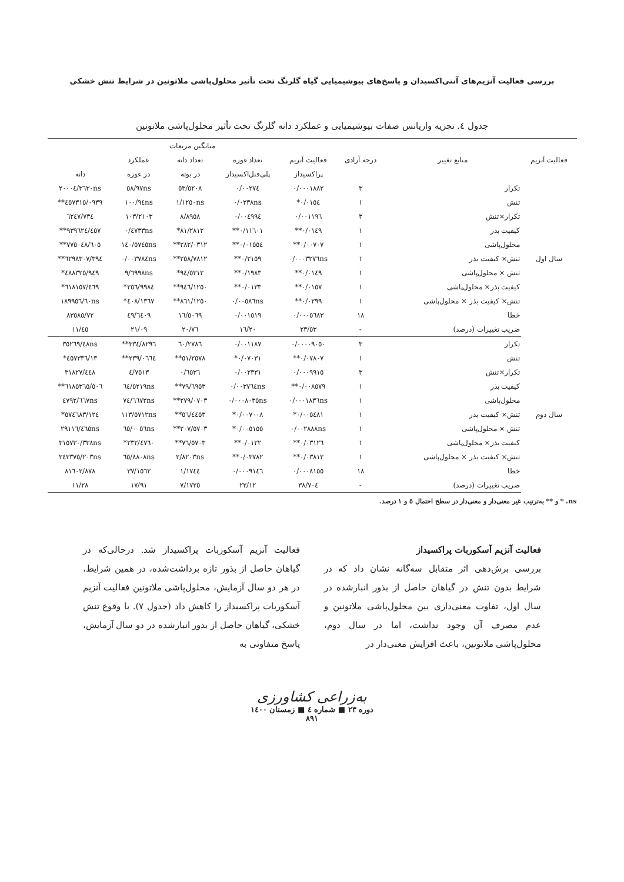بررسی فعالیت آنزیم‌های آنتی‌اکسیدان و پاسخ‌های بیوشیمیایی گیاه گلرنگ تحت تأثیر محلول‌پاشی ملاتونین در شرایط تنش خشکی
جدول ٤. تجزیه واریانس صفات بیوشیمیایی و عملکرد دانه گلرنگ تحت تأثیر محلول‌پاشی ملاتونین
| | منابع تغییر | درجه آزادی | میانگین مربعات | | | | |
| --- | --- | --- | --- | --- | --- | --- | --- |
| فعالیت آنزیم | | | فعالیت آنزیم | تعداد غوزه | تعداد دانه | عملکرد | |
| | | | پراکسیداز | پلی‌فنل‌اکسیداز | در بوته | در غوزه | دانه |
| سال اول | تکرار | ٣ | ٠/٠٠٠١٨٨٢ | ٠/٠٠٢٧٤ | ٥٣/٥٢٠٨ | ٥٨/٩٧ns | ٢٠٠٠٤/٣٦٣٠ns |
| | تنش | ١ | ٠/٠١٥٤* | ٠/٠٢٣٨ns | ١/١٢٥٠ns | ١٠٠/٩٤ns | ٤٥٧٣١٥/٠٩٣٩** |
| | تکرار×تنش | ٣ | ٠/٠٠١١٩٦ | ٠/٠٠٤٩٩٤ | ٨/٨٩٥٨ | ١٠٣/٢١٠٣ | ٦٢٤٧/٧٣٤ |
| | کیفیت بذر | ١ | ٠/٠١٤٩** | ٠/١١٦٠١** | ٨١/٢٨١٢* | ٠/٤٧٣٣ns | ٩٣٩٦٢٤/٤٥٧** |
| | محلول‌پاشی | ١ | ٠/٠٠٧٠٧** | ٠/٠١٥٥٤** | ٢٨٢/٠٣١٢** | ١٤٠/٥٧٤٥ns | ٧٧٥٠٤٨/٦٠٥** |
| | تنش× کیفیت بذر | ١ | ٠/٠٠٠٣٢٧٦ns | ٠/٢١٥٩** | ٢٥٨/٧٨١٢** | ٠/٠٠٣٧٨٤ns | ٦٢٩٨٣٠٧/٣٩٤** |
| | تنش × محلول‌پاشی | ١ | ٠/٠١٤٩** | ٠/١٩٨٣** | ٩٤/٥٣١٢* | ٩/٦٩٩٨ns | ٤٨٨٣٢٥/٩٤٩* |
| | کیفیت بذر× محلول‌پاشی | ١ | ٠/٠١٥٧** | ٠/٠١٣٣** | ٩٤٦/١٢٥٠** | ٢٥٦/٩٩٨٤* | ٦١٨١٥٧/٤٦٩* |
| | تنش× کیفیت بذر × محلول‌پاشی | ١ | ٠/٠٢٩٩** | ٠/٠٠٥٨٦ns | ٨٦١/١٢٥٠** | ٤٠٨/١٣٦٧* | ١٨٩٩٥٦/٦٠ns |
| | خطا | ١٨ | ٠/٠٠٠٥٦٨٣ | ٠/٠٠١٥١٩ | ١٦/٥٠٦٩ | ٤٩/٦٤٠٩ | ٨٣٥٨٥/٧٢ |
| | ضریب تغییرات (درصد) | - | ٢٣/٥٣ | ١٦/٢٠ | ٢٠/٧٦ | ٢١/٠٩ | ١١/٤٥ |
| سال دوم | تکرار | ٣ | ٠/٠٠٠٠٩٠٥٠ | ٠/٠٠١١٨٧ | ٦٠/٢٧٨٦ | ٣٣٤/٨٢٩٦** | ٣٥٢٦٩/٤٨ns |
| | تنش | ١ | ٠/٠٧٨٠٧** | ٠/٠٧٠٣١* | ٥١/٢٥٧٨** | ٢٣٩/٠٦٦٤** | ٤٥٧٣٣٦/١٣* |
| | تکرار×تنش | ٣ | ٠/٠٠٠٩٩١٥ | ٠/٠٠٢٣٣١ | ٠/٦٥٣٦ | ٤/٧٥١٣ | ٣١٨٢٧/٤٤٨ |
| | کیفیت بذر | ١ | ٠/٠٠٨٥٧٩** | ٠/٠٠٣٧٦٤ns | ٧٩/٦٩٥٣** | ٦٤/٥٢١٩ns | ٦١٨٥٣٦٥/٥٠٦** |
| | محلول‌پاشی | ١ | ٠/٠٠٠١٨٣٦ns | ٠/٠٠٠٨٠٣٥ns | ٢٧٩/٠٧٠٣** | ٧٤/٦٦٧٢ns | ٤٧٩٢/٦٦٧ns |
| | تنش× کیفیت بذر | ١ | ٠/٠٠٥٤٨١* | ٠/٠٠٧٠٠٨* | ٥٦/٤٤٥٣** | ١١٣/٥٧١٢ns | ٥٧٤٦٨٣/١٢٤* |
| | تنش × محلول‌پاشی | ١ | ٠/٠٠٢٨٨٨ns | ٠/٠٠٥١٥٥* | ٢٠٧/٥٧٠٣** | ٦٥/٠٠٥٦ns | ٢٩١١٦/٤٦٥ns |
| | کیفیت بذر× محلول‌پاشی | ١ | ٠/٠٣١٢٦** | ٠/٠١٢٢** | ٧٦/٥٧٠٣** | ٢٣٢/٤٧٦٠* | ٣١٥٧٣٠/٣٣٨ns |
| | تنش× کیفیت بذر × محلول‌پاشی | ١ | ٠/٠٣٨١٢** | ٠/٠٣٧٨٢** | ٢/٨٢٠٣ns | ٦٥/٨٨٠٨ns | ٢٤٣٣٧٥/٢٠٣ns |
| | خطا | ١٨ | ٠/٠٠٠٨١٥٥ | ٠/٠٠٠٩١٤٦ | ١/١٧٤٤ | ٣٧/١٥٦٢ | ٨١٦٠٢/٨٧٨ |
| | ضریب تغییرات (درصد) | - | ٣٨/٧٠٤ | ٢٢/١٢ | ٧/١٧٢٥ | ١٧/٩١ | ١١/٢٨ |
ns، * و ** به‌ترتیب غیر معنی‌دار و معنی‌دار در سطح احتمال ٥ و ١ درصد.
فعالیت آنزیم آسکوربات پراکسیداز
بررسی برش‌دهی اثر متقابل سه‌گانه نشان داد که در شرایط بدون تنش در گیاهان حاصل از بذور انبارشده در سال اول، تفاوت معنی‌داری بین محلول‌پاشی ملاتونین و عدم مصرف آن وجود نداشت، اما در سال دوم، محلول‌پاشی ملاتونین، باعث افزایش معنی‌دار در
فعالیت آنزیم آسکوربات پراکسیداز شد. درحالی‌که در گیاهان حاصل از بذور تازه برداشت‌شده، در همین شرایط، در هر دو سال آزمایش، محلول‌پاشی ملاتونین فعالیت آنزیم آسکوربات پراکسیداز را کاهش داد (جدول ٧). با وقوع تنش خشکی، گیاهان حاصل از بذور انبارشده در دو سال آزمایش، پاسخ متفاوتی به
به‌زراعی کشاورزی
دوره ٢٣ ■ شماره ٤ ■ زمستان ١٤٠٠
٨٩١